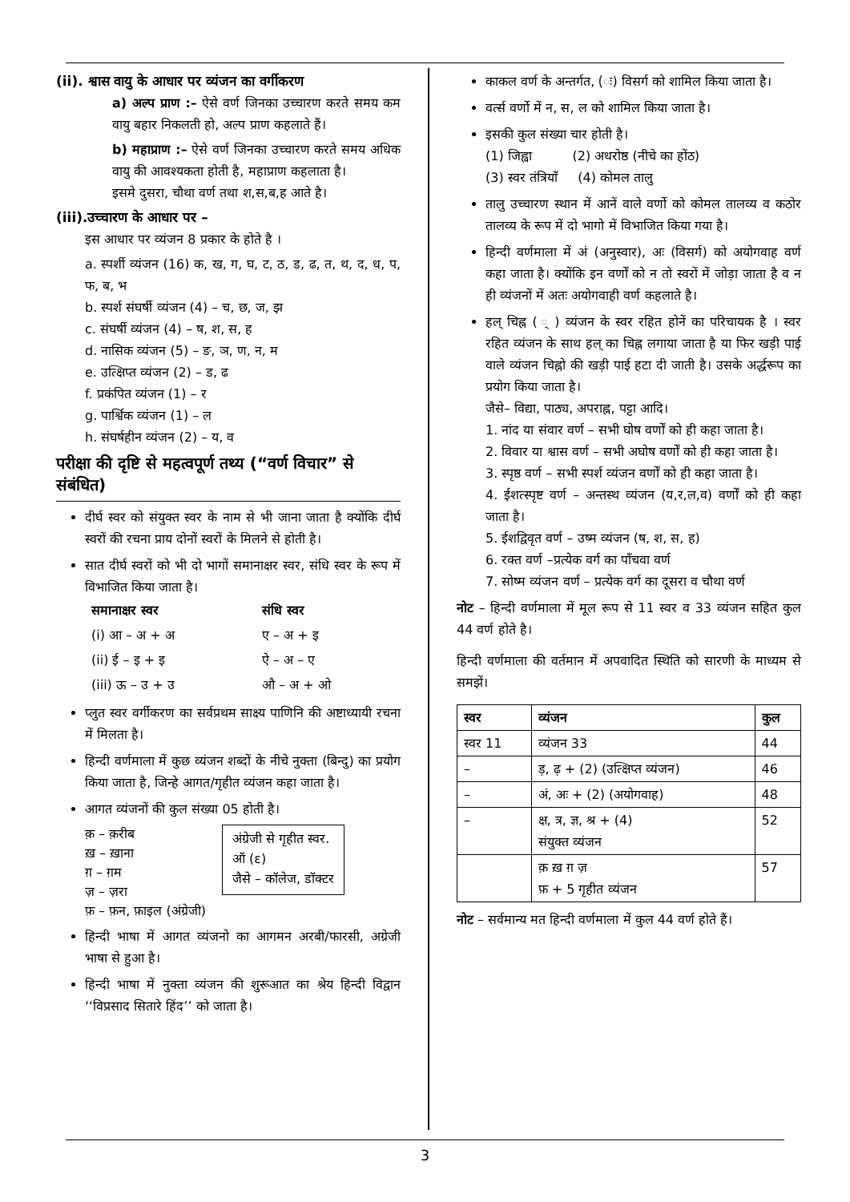(ii). श्वास वायु के आधार पर व्यंजन का वर्गीकरण
a) अल्प प्राण :– ऐसे वर्ण जिनका उच्चारण करते समय कम वायु बहार निकलती हो, अल्प प्राण कहलाते हैं।
b) महाप्राण :– ऐसे वर्ण जिनका उच्चारण करते समय अधिक वायु की आवश्यकता होती है, महाप्राण कहलाता है।
इसमे दुसरा, चौथा वर्ण तथा श,स,ब,ह आते है।
(iii).उच्चारण के आधार पर –
इस आधार पर व्यंजन 8 प्रकार के होते है ।
a. स्पर्शी व्यंजन (16) क, ख, ग, घ, ट, ठ, ड, ढ, त, थ, द, ध, प, फ, ब, भ
b. स्पर्श संघर्षी व्यंजन (4) – च, छ, ज, झ
c. संघर्षी व्यंजन (4) – ष, श, स, ह
d. नासिक व्यंजन (5) – ङ, ञ, ण, न, म
e. उत्क्षिप्त व्यंजन (2) – ड, ढ
f. प्रकंपित व्यंजन (1) – र
g. पार्श्विक व्यंजन (1) – ल
h. संघर्षहीन व्यंजन (2) – य, व
परीक्षा की दृष्टि से महत्वपूर्ण तथ्य (“वर्ण विचार” से संबंधित)
दीर्घ स्वर को संयुक्त स्वर के नाम से भी जाना जाता है क्योंकि दीर्घ स्वरों की रचना प्राय दोनों स्वरों के मिलने से होती है।
सात दीर्घ स्वरों को भी दो भागों समानाक्षर स्वर, संधि स्वर के रूप में विभाजित किया जाता है।
| समानाक्षर स्वर | संधि स्वर |
| --- | --- |
| (i) आ – अ + अ | ए – अ + इ |
| (ii) ई – इ + इ | ऐ – अ – ए |
| (iii) ऊ – उ + उ | औ – अ + ओ |
प्लुत स्वर वर्गीकरण का सर्वप्रथम साक्ष्य पाणिनि की अष्टाध्यायी रचना में मिलता है।
हिन्दी वर्णमाला में कुछ व्यंजन शब्दों के नीचे नुक्ता (बिन्दु) का प्रयोग किया जाता है, जिन्हे आगत/गृहीत व्यंजन कहा जाता है।
आगत व्यंजनों की कुल संख्या 05 होती है।
क़ – क़रीब
ख़ – ख़ाना
ग़ – ग़म
ज़ – ज़रा
फ़ – फ़न, फ़ाइल (अंग्रेजी)
अंग्रेजी से गृहीत स्वर.
ऑ (ɛ)
जैसे – कॉलेज, डॉक्टर
हिन्दी भाषा में आगत व्यंजनो का आगमन अरबी/फारसी, अग्रेजी भाषा से हुआ है।
हिन्दी भाषा में नुक्ता व्यंजन की शुरूआत का श्रेय हिन्दी विद्वान ‘‘विप्रसाद सितारे हिंद’’ को जाता है।
काकल वर्ण के अन्तर्गत, (ः) विसर्ग को शामिल किया जाता है।
वर्त्स वर्णो में न, स, ल को शामिल किया जाता है।
इसकी कुल संख्या चार होती है।
(1) जिह्वा (2) अधरोष्ठ (नीचे का होंठ)
(3) स्वर तंत्रियाँ (4) कोमल तालु
तालु उच्चारण स्थान में आनें वाले वर्णो को कोमल तालव्य व कठोर तालव्य के रूप में दो भागो में विभाजित किया गया है।
हिन्दी वर्णमाला में अं (अनुस्वार), अः (विसर्ग) को अयोगवाह वर्ण कहा जाता है। क्योंकि इन वर्णों को न तो स्वरों में जोड़ा जाता है व न ही व्यंजनों में अतः अयोगवाही वर्ण कहलाते है।
हल् चिह्न ( ् ) व्यंजन के स्वर रहित होनें का परिचायक है । स्वर रहित व्यंजन के साथ हल् का चिह्न लगाया जाता है या फिर खड़ी पाई वाले व्यंजन चिह्नो की खड़ी पाई हटा दी जाती है। उसके अर्द्धरूप का प्रयोग किया जाता है।
जैसे– विद्या, पाठ्य, अपराह्न, पट्टा आदि।
1. नांद या संवार वर्ण – सभी घोष वर्णों को ही कहा जाता है।
2. विवार या श्वास वर्ण – सभी अघोष वर्णों को ही कहा जाता है।
3. स्पृष्ठ वर्ण – सभी स्पर्श व्यंजन वर्णों को ही कहा जाता है।
4. ईशत्स्पृष्ट वर्ण – अन्तस्थ व्यंजन (य,र,ल,व) वर्णों को ही कहा जाता है।
5. ईशद्विवृत वर्ण – उष्म व्यंजन (ष, श, स, ह)
6. रक्त वर्ण –प्रत्येक वर्ग का पाँचवा वर्ण
7. सोष्म व्यंजन वर्ण – प्रत्येक वर्ग का दूसरा व चौथा वर्ण
नोट – हिन्दी वर्णमाला में मूल रूप से 11 स्वर व 33 व्यंजन सहित कुल 44 वर्ण होते है।
हिन्दी वर्णमाला की वर्तमान में अपवादित स्थिति को सारणी के माध्यम से समझें।
| स्वर | व्यंजन | कुल |
| --- | --- | --- |
| स्वर 11 | व्यंजन 33 | 44 |
| – | ड़, ढ़ + (2) (उत्क्षिप्त व्यंजन) | 46 |
| – | अं, अः + (2) (अयोगवाह) | 48 |
| – | क्ष, त्र, ज्ञ, श्र + (4) संयुक्त व्यंजन | 52 |
| | क़ ख़ ग़ ज़ फ़ + 5 गृहीत व्यंजन | 57 |
नोट – सर्वमान्य मत हिन्दी वर्णमाला में कुल 44 वर्ण होते हैं।
3